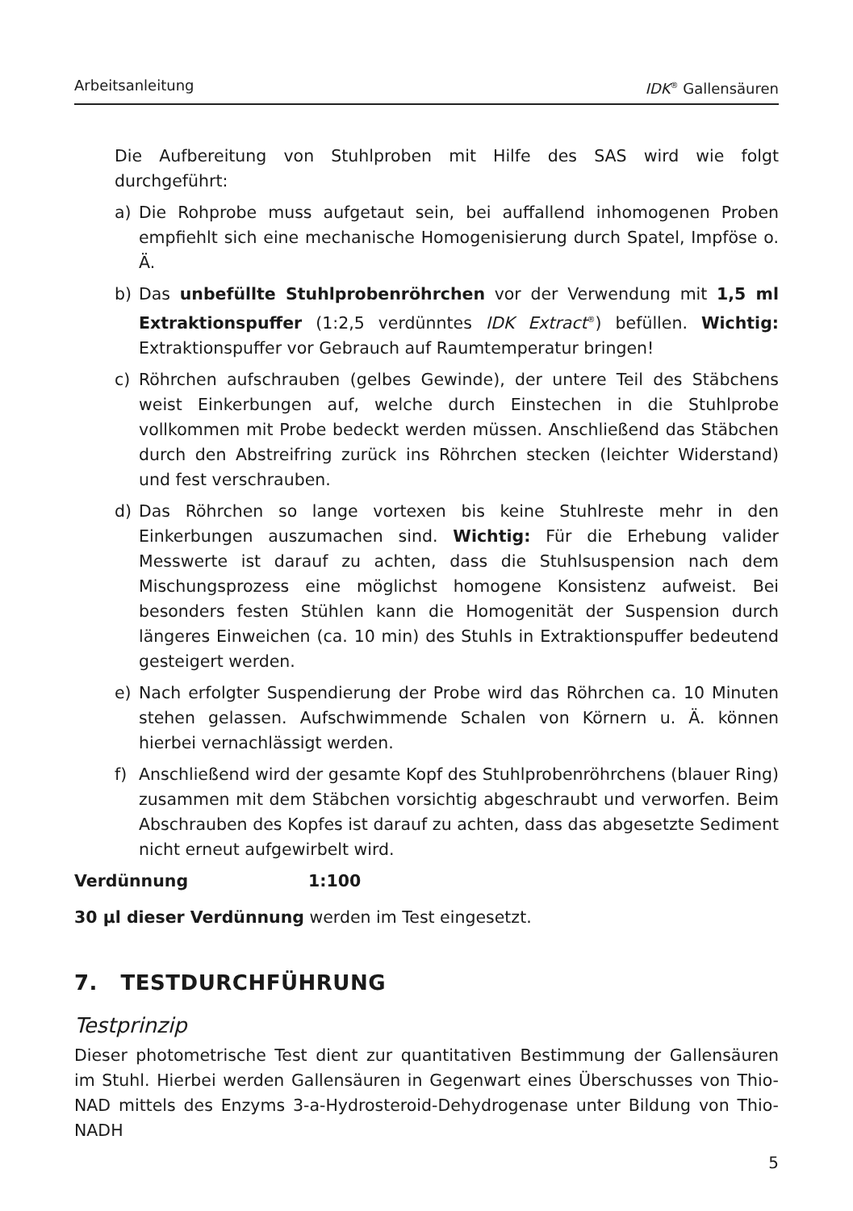Arbeitsanleitung IDK<sup>®</sup> Gallensäuren
Die Aufbereitung von Stuhlproben mit Hilfe des SAS wird wie folgt durchgeführt:
a) Die Rohprobe muss aufgetaut sein, bei auffallend inhomogenen Proben empfiehlt sich eine mechanische Homogenisierung durch Spatel, Impföse o. Ä.
b) Das unbefüllte Stuhlprobenröhrchen vor der Verwendung mit 1,5 ml Extraktionspuffer (1:2,5 verdünntes IDK Extract<sup>®</sup>) befüllen. Wichtig: Extraktionspuffer vor Gebrauch auf Raumtemperatur bringen!
c) Röhrchen aufschrauben (gelbes Gewinde), der untere Teil des Stäbchens weist Einkerbungen auf, welche durch Einstechen in die Stuhlprobe vollkommen mit Probe bedeckt werden müssen. Anschließend das Stäbchen durch den Abstreifring zurück ins Röhrchen stecken (leichter Widerstand) und fest verschrauben.
d) Das Röhrchen so lange vortexen bis keine Stuhlreste mehr in den Einkerbungen auszumachen sind. Wichtig: Für die Erhebung valider Messwerte ist darauf zu achten, dass die Stuhlsuspension nach dem Mischungsprozess eine möglichst homogene Konsistenz aufweist. Bei besonders festen Stühlen kann die Homogenität der Suspension durch längeres Einweichen (ca. 10 min) des Stuhls in Extraktionspuffer bedeutend gesteigert werden.
e) Nach erfolgter Suspendierung der Probe wird das Röhrchen ca. 10 Minuten stehen gelassen. Aufschwimmende Schalen von Körnern u. Ä. können hierbei vernachlässigt werden.
f) Anschließend wird der gesamte Kopf des Stuhlprobenröhrchens (blauer Ring) zusammen mit dem Stäbchen vorsichtig abgeschraubt und verworfen. Beim Abschrauben des Kopfes ist darauf zu achten, dass das abgesetzte Sediment nicht erneut aufgewirbelt wird.
Verdünnung 1:100
30 µl dieser Verdünnung werden im Test eingesetzt.
7. TESTDURCHFÜHRUNG
Testprinzip
Dieser photometrische Test dient zur quantitativen Bestimmung der Gallensäuren im Stuhl. Hierbei werden Gallensäuren in Gegenwart eines Überschusses von Thio-NAD mittels des Enzyms 3-a-Hydrosteroid-Dehydrogenase unter Bildung von Thio-NADH
5